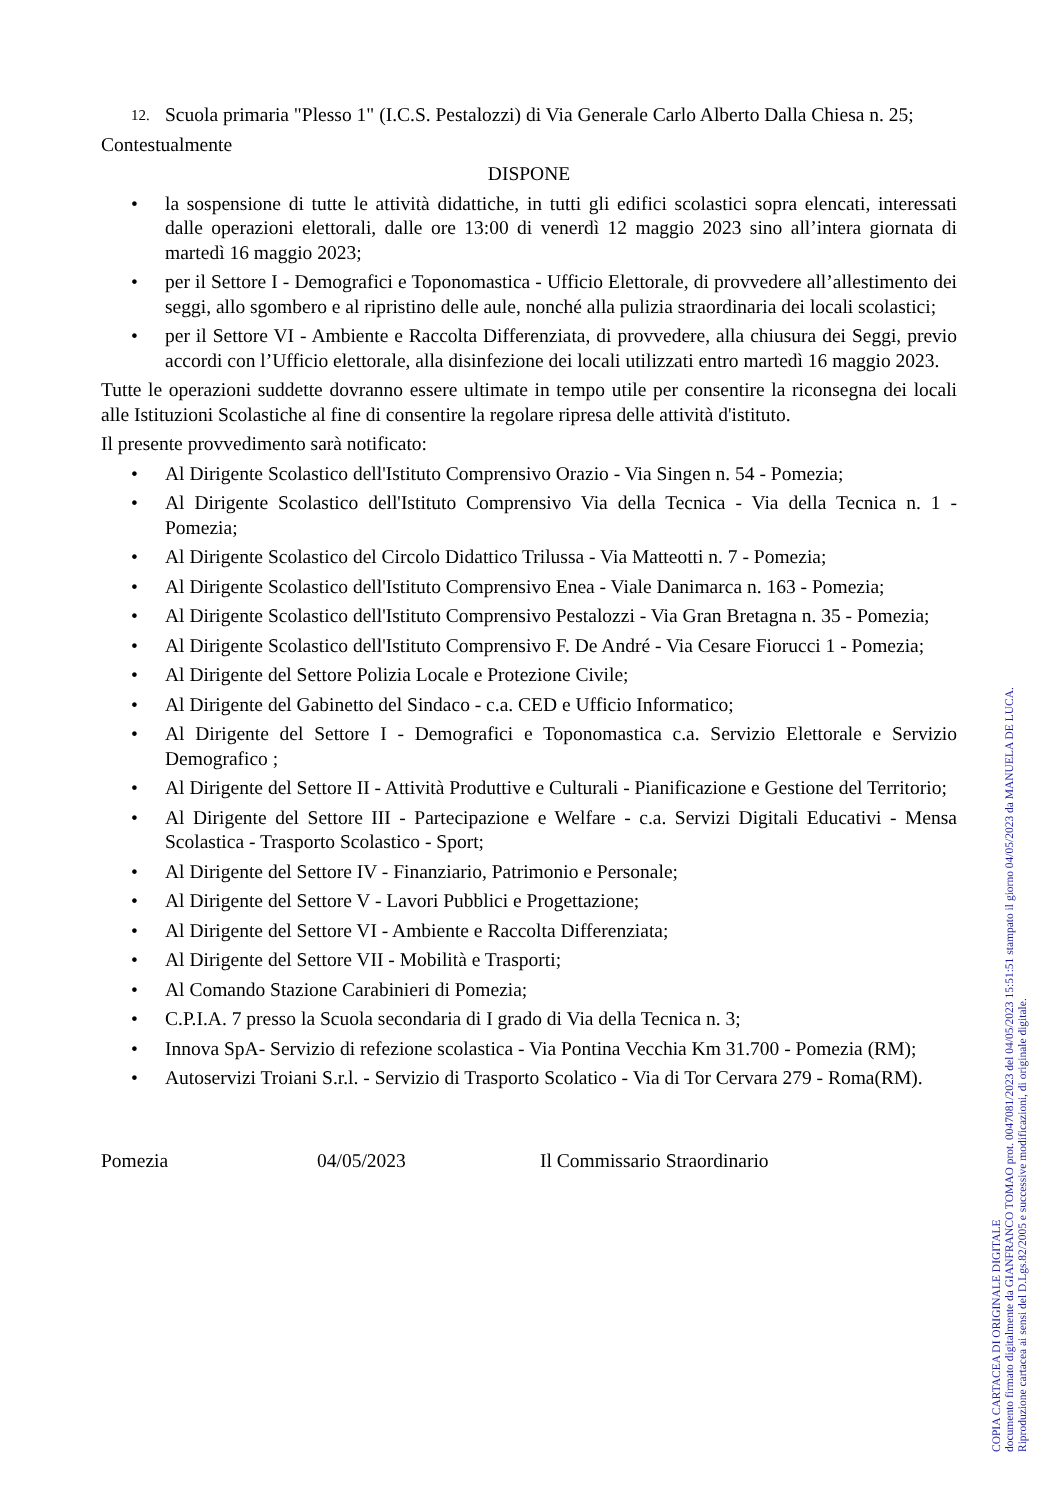12. Scuola primaria "Plesso 1" (I.C.S. Pestalozzi) di Via Generale Carlo Alberto Dalla Chiesa n. 25;
Contestualmente
DISPONE
• la sospensione di tutte le attività didattiche, in tutti gli edifici scolastici sopra elencati, interessati dalle operazioni elettorali, dalle ore 13:00 di venerdì 12 maggio 2023 sino all’intera giornata di martedì 16 maggio 2023;
• per il Settore I - Demografici e Toponomastica - Ufficio Elettorale, di provvedere all’allestimento dei seggi, allo sgombero e al ripristino delle aule, nonché alla pulizia straordinaria dei locali scolastici;
• per il Settore VI - Ambiente e Raccolta Differenziata, di provvedere, alla chiusura dei Seggi, previo accordi con l’Ufficio elettorale, alla disinfezione dei locali utilizzati entro martedì 16 maggio 2023.
Tutte le operazioni suddette dovranno essere ultimate in tempo utile per consentire la riconsegna dei locali alle Istituzioni Scolastiche al fine di consentire la regolare ripresa delle attività d'istituto.
Il presente provvedimento sarà notificato:
• Al Dirigente Scolastico dell'Istituto Comprensivo Orazio - Via Singen n. 54 - Pomezia;
• Al Dirigente Scolastico dell'Istituto Comprensivo Via della Tecnica - Via della Tecnica n. 1 - Pomezia;
• Al Dirigente Scolastico del Circolo Didattico Trilussa - Via Matteotti n. 7 - Pomezia;
• Al Dirigente Scolastico dell'Istituto Comprensivo Enea - Viale Danimarca n. 163 - Pomezia;
• Al Dirigente Scolastico dell'Istituto Comprensivo Pestalozzi - Via Gran Bretagna n. 35 - Pomezia;
• Al Dirigente Scolastico dell'Istituto Comprensivo F. De André - Via Cesare Fiorucci 1 - Pomezia;
• Al Dirigente del Settore Polizia Locale e Protezione Civile;
• Al Dirigente del Gabinetto del Sindaco - c.a. CED e Ufficio Informatico;
• Al Dirigente del Settore I - Demografici e Toponomastica c.a. Servizio Elettorale e Servizio Demografico ;
• Al Dirigente del Settore II - Attività Produttive e Culturali - Pianificazione e Gestione del Territorio;
• Al Dirigente del Settore III - Partecipazione e Welfare - c.a. Servizi Digitali Educativi - Mensa Scolastica - Trasporto Scolastico - Sport;
• Al Dirigente del Settore IV - Finanziario, Patrimonio e Personale;
• Al Dirigente del Settore V - Lavori Pubblici e Progettazione;
• Al Dirigente del Settore VI - Ambiente e Raccolta Differenziata;
• Al Dirigente del Settore VII - Mobilità e Trasporti;
• Al Comando Stazione Carabinieri di Pomezia;
• C.P.I.A. 7 presso la Scuola secondaria di I grado di Via della Tecnica n. 3;
• Innova SpA- Servizio di refezione scolastica - Via Pontina Vecchia Km 31.700 - Pomezia (RM);
• Autoservizi Troiani S.r.l. - Servizio di Trasporto Scolatico - Via di Tor Cervara 279 - Roma(RM).
Pomezia 04/05/2023 Il Commissario Straordinario
COPIA CARTACEA DI ORIGINALE DIGITALE
documento firmato digitalmente da GIANFRANCO TOMAO prot. 0047081/2023 del 04/05/2023 15:51:51 stampato il giorno 04/05/2023 da MANUELA DE LUCA.
Riproduzione cartacea ai sensi del D.Lgs.82/2005 e successive modificazioni, di originale digitale.